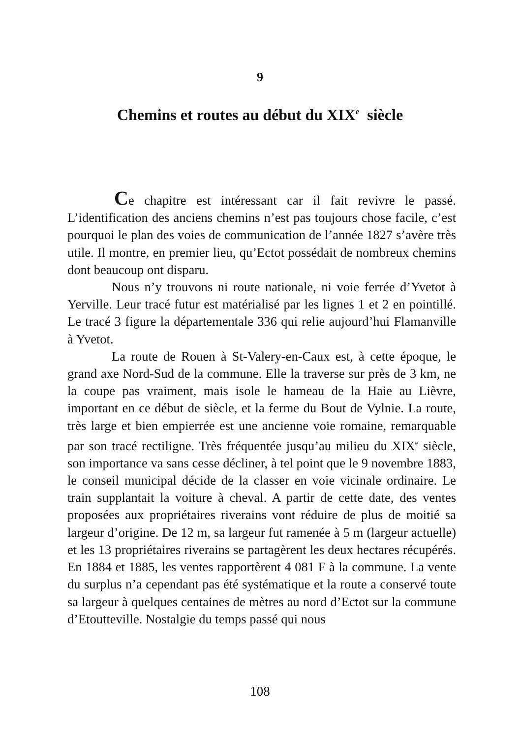9
Chemins et routes au début du XIX<sup>e</sup> siècle
Ce chapitre est intéressant car il fait revivre le passé. L’identification des anciens chemins n’est pas toujours chose facile, c’est pourquoi le plan des voies de communication de l’année 1827 s’avère très utile. Il montre, en premier lieu, qu’Ectot possédait de nombreux chemins dont beaucoup ont disparu.
Nous n’y trouvons ni route nationale, ni voie ferrée d’Yvetot à Yerville. Leur tracé futur est matérialisé par les lignes 1 et 2 en pointillé. Le tracé 3 figure la départementale 336 qui relie aujourd’hui Flamanville à Yvetot.
La route de Rouen à St-Valery-en-Caux est, à cette époque, le grand axe Nord-Sud de la commune. Elle la traverse sur près de 3 km, ne la coupe pas vraiment, mais isole le hameau de la Haie au Lièvre, important en ce début de siècle, et la ferme du Bout de Vylnie. La route, très large et bien empierrée est une ancienne voie romaine, remarquable par son tracé rectiligne. Très fréquentée jusqu’au milieu du XIX<sup>e</sup> siècle, son importance va sans cesse décliner, à tel point que le 9 novembre 1883, le conseil municipal décide de la classer en voie vicinale ordinaire. Le train supplantait la voiture à cheval. A partir de cette date, des ventes proposées aux propriétaires riverains vont réduire de plus de moitié sa largeur d’origine. De 12 m, sa largeur fut ramenée à 5 m (largeur actuelle) et les 13 propriétaires riverains se partagèrent les deux hectares récupérés. En 1884 et 1885, les ventes rapportèrent 4 081 F à la commune. La vente du surplus n’a cependant pas été systématique et la route a conservé toute sa largeur à quelques centaines de mètres au nord d’Ectot sur la commune d’Etoutteville. Nostalgie du temps passé qui nous
108